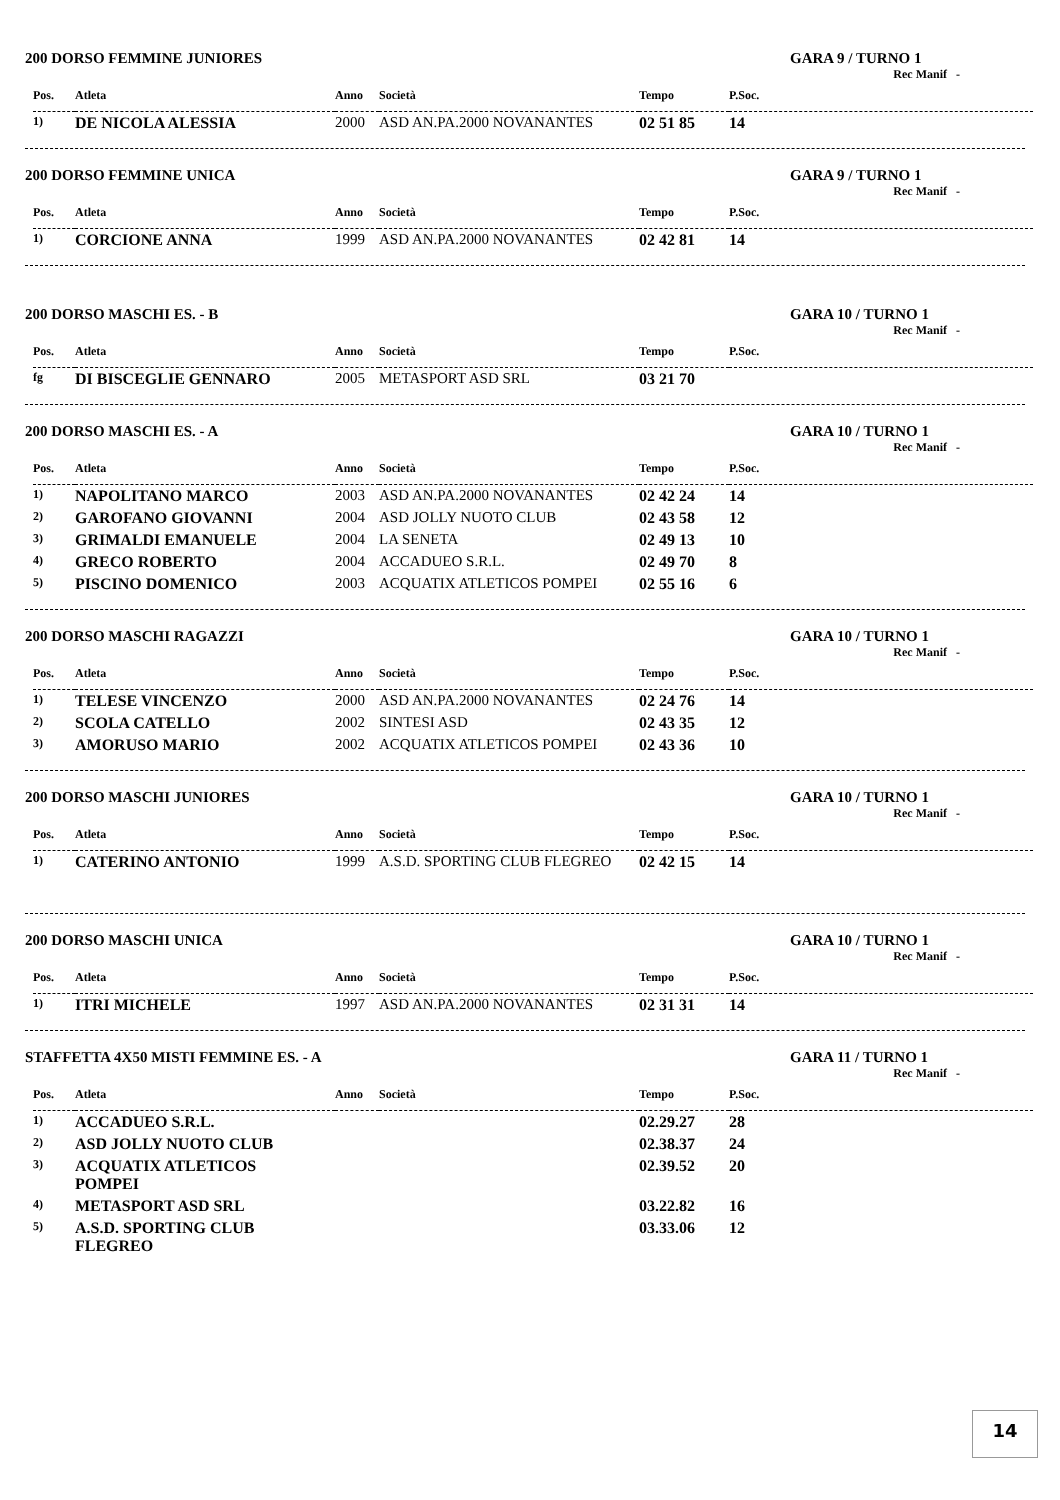200 DORSO FEMMINE JUNIORES GARA 9 / TURNO 1
Rec Manif -
| Pos. | Atleta | Anno | Società | Tempo | P.Soc. |
| --- | --- | --- | --- | --- | --- |
| 1) | DE NICOLA ALESSIA | 2000 | ASD AN.PA.2000 NOVANANTES | 02 51 85 | 14 |
200 DORSO FEMMINE UNICA GARA 9 / TURNO 1
Rec Manif -
| Pos. | Atleta | Anno | Società | Tempo | P.Soc. |
| --- | --- | --- | --- | --- | --- |
| 1) | CORCIONE ANNA | 1999 | ASD AN.PA.2000 NOVANANTES | 02 42 81 | 14 |
200 DORSO MASCHI ES. - B GARA 10 / TURNO 1
Rec Manif -
| Pos. | Atleta | Anno | Società | Tempo | P.Soc. |
| --- | --- | --- | --- | --- | --- |
| fg | DI BISCEGLIE GENNARO | 2005 | METASPORT ASD SRL | 03 21 70 | |
200 DORSO MASCHI ES. - A GARA 10 / TURNO 1
Rec Manif -
| Pos. | Atleta | Anno | Società | Tempo | P.Soc. |
| --- | --- | --- | --- | --- | --- |
| 1) | NAPOLITANO MARCO | 2003 | ASD AN.PA.2000 NOVANANTES | 02 42 24 | 14 |
| 2) | GAROFANO GIOVANNI | 2004 | ASD JOLLY NUOTO CLUB | 02 43 58 | 12 |
| 3) | GRIMALDI EMANUELE | 2004 | LA SENETA | 02 49 13 | 10 |
| 4) | GRECO ROBERTO | 2004 | ACCADUEO S.R.L. | 02 49 70 | 8 |
| 5) | PISCINO DOMENICO | 2003 | ACQUATIX ATLETICOS POMPEI | 02 55 16 | 6 |
200 DORSO MASCHI RAGAZZI GARA 10 / TURNO 1
Rec Manif -
| Pos. | Atleta | Anno | Società | Tempo | P.Soc. |
| --- | --- | --- | --- | --- | --- |
| 1) | TELESE VINCENZO | 2000 | ASD AN.PA.2000 NOVANANTES | 02 24 76 | 14 |
| 2) | SCOLA CATELLO | 2002 | SINTESI ASD | 02 43 35 | 12 |
| 3) | AMORUSO MARIO | 2002 | ACQUATIX ATLETICOS POMPEI | 02 43 36 | 10 |
200 DORSO MASCHI JUNIORES GARA 10 / TURNO 1
Rec Manif -
| Pos. | Atleta | Anno | Società | Tempo | P.Soc. |
| --- | --- | --- | --- | --- | --- |
| 1) | CATERINO ANTONIO | 1999 | A.S.D. SPORTING CLUB FLEGREO | 02 42 15 | 14 |
200 DORSO MASCHI UNICA GARA 10 / TURNO 1
Rec Manif -
| Pos. | Atleta | Anno | Società | Tempo | P.Soc. |
| --- | --- | --- | --- | --- | --- |
| 1) | ITRI MICHELE | 1997 | ASD AN.PA.2000 NOVANANTES | 02 31 31 | 14 |
STAFFETTA 4X50 MISTI FEMMINE ES. - A GARA 11 / TURNO 1
Rec Manif -
| Pos. | Atleta | Anno | Società | Tempo | P.Soc. |
| --- | --- | --- | --- | --- | --- |
| 1) | ACCADUEO S.R.L. | | | 02.29.27 | 28 |
| 2) | ASD JOLLY NUOTO CLUB | | | 02.38.37 | 24 |
| 3) | ACQUATIX ATLETICOS POMPEI | | | 02.39.52 | 20 |
| 4) | METASPORT ASD SRL | | | 03.22.82 | 16 |
| 5) | A.S.D. SPORTING CLUB FLEGREO | | | 03.33.06 | 12 |
14